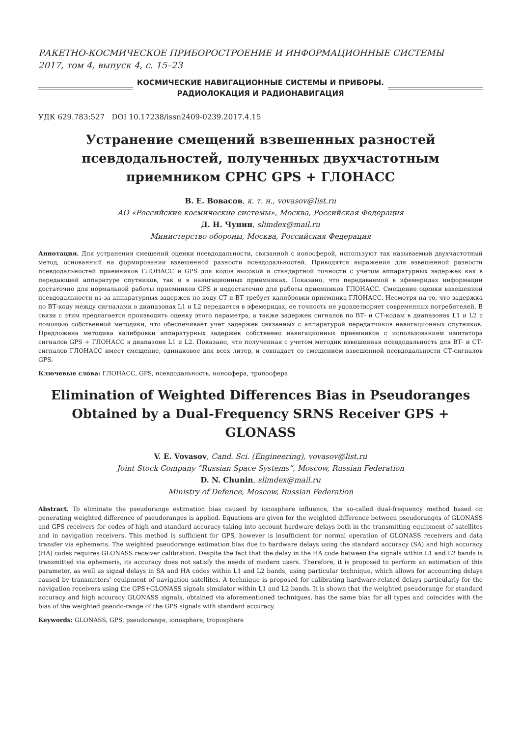РАКЕТНО-КОСМИЧЕСКОЕ ПРИБОРОСТРОЕНИЕ И ИНФОРМАЦИОННЫЕ СИСТЕМЫ
2017, том 4, выпуск 4, с. 15–23
КОСМИЧЕСКИЕ НАВИГАЦИОННЫЕ СИСТЕМЫ И ПРИБОРЫ.
РАДИОЛОКАЦИЯ И РАДИОНАВИГАЦИЯ
УДК 629.783:527 DOI 10.17238/issn2409-0239.2017.4.15
Устранение смещений взвешенных разностей псевдодальностей, полученных двухчастотным приемником СРНС GPS + ГЛОНАСС
В. Е. Вовасов, к. т. н., vovasov@list.ru
АО «Российские космические системы», Москва, Российская Федерация
Д. Н. Чунин, slimdex@mail.ru
Министерство обороны, Москва, Российская Федерация
Аннотация. Для устранения смещений оценки псевдодальности, связанной с ионосферой, используют так называемый двухчастотный метод, основанный на формировании взвешенной разности псевдодальностей. Приводятся выражения для взвешенной разности псевдодальностей приемников ГЛОНАСС и GPS для кодов высокой и стандартной точности с учетом аппаратурных задержек как в передающей аппаратуре спутников, так и в навигационных приемниках. Показано, что передаваемой в эфемеридах информации достаточно для нормальной работы приемников GPS и недостаточно для работы приемников ГЛОНАСС. Смещение оценки взвешенной псевдодальности из-за аппаратурных задержек по коду СТ и ВТ требует калибровки приемника ГЛОНАСС. Несмотря на то, что задержка по ВТ-коду между сигналами в диапазонах L1 и L2 передается в эфемеридах, ее точность не удовлетворяет современных потребителей. В связи с этим предлагается производить оценку этого параметра, а также задержек сигналов по ВТ- и СТ-кодам в диапазонах L1 и L2 с помощью собственной методики, что обеспечивает учет задержек связанных с аппаратурой передатчиков навигационных спутников. Предложена методика калибровки аппаратурных задержек собственно навигационных приемников с использованием имитатора сигналов GPS + ГЛОНАСС в диапазоне L1 и L2. Показано, что полученная с учетом методик взвешенная псевдодальность для ВТ- и СТ-сигналов ГЛОНАСС имеет смещение, одинаковое для всех литер, и совпадает со смещением взвешенной псевдодальности СТ-сигналов GPS.
Ключевые слова: ГЛОНАСС, GPS, псевдодальность, ионосфера, тропосфера
Elimination of Weighted Differences Bias in Pseudoranges Obtained by a Dual-Frequency SRNS Receiver GPS + GLONASS
V. E. Vovasov, Cand. Sci. (Engineering), vovasov@list.ru
Joint Stock Company “Russian Space Systems”, Moscow, Russian Federation
D. N. Chunin, slimdex@mail.ru
Ministry of Defence, Moscow, Russian Federation
Abstract. To eliminate the pseudorange estimation bias caused by ionosphere influence, the so-called dual-frequency method based on generating weighted difference of pseudoranges is applied. Equations are given for the weighted difference between pseudoranges of GLONASS and GPS receivers for codes of high and standard accuracy taking into account hardware delays both in the transmitting equipment of satellites and in navigation receivers. This method is sufficient for GPS, however is insufficient for normal operation of GLONASS receivers and data transfer via ephemeris. The weighted pseudorange estimation bias due to hardware delays using the standard accuracy (SA) and high accuracy (HA) codes requires GLONASS receiver calibration. Despite the fact that the delay in the HA code between the signals within L1 and L2 bands is transmitted via ephemeris, its accuracy does not satisfy the needs of modern users. Therefore, it is proposed to perform an estimation of this parameter, as well as signal delays in SA and HA codes within L1 and L2 bands, using particular technique, which allows for accounting delays caused by transmitters’ equipment of navigation satellites. A technique is proposed for calibrating hardware-related delays particularly for the navigation receivers using the GPS+GLONASS signals simulator within L1 and L2 bands. It is shown that the weighted pseudorange for standard accuracy and high accuracy GLONASS signals, obtained via aforementioned techniques, has the same bias for all types and coincides with the bias of the weighted pseudo-range of the GPS signals with standard accuracy.
Keywords: GLONASS, GPS, pseudorange, ionosphere, troposphere